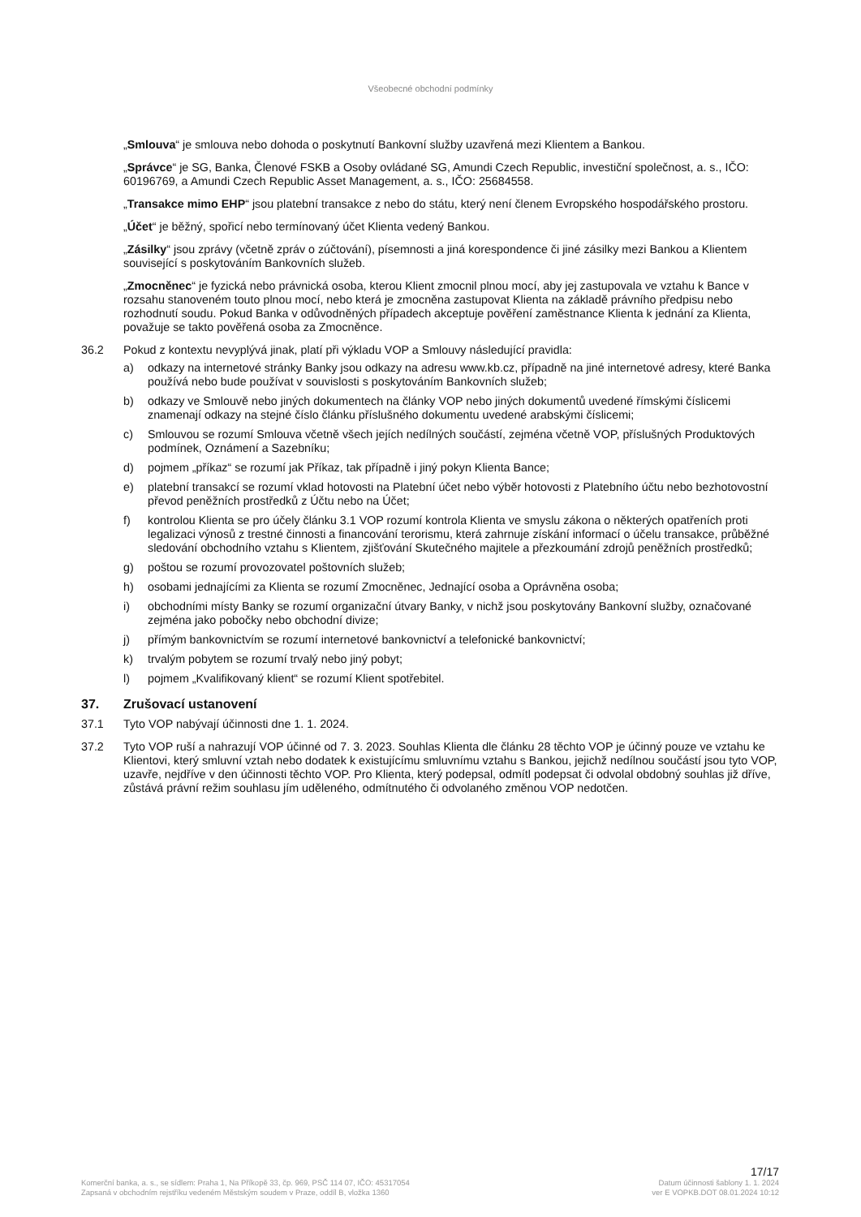Všeobecné obchodní podmínky
„Smlouva“ je smlouva nebo dohoda o poskytnutí Bankovní služby uzavřená mezi Klientem a Bankou.
„Správce“ je SG, Banka, Členové FSKB a Osoby ovládané SG, Amundi Czech Republic, investiční společnost, a. s., IČO: 60196769, a Amundi Czech Republic Asset Management, a. s., IČO: 25684558.
„Transakce mimo EHP“ jsou platební transakce z nebo do státu, který není členem Evropského hospodářského prostoru.
„Účet“ je běžný, spořicí nebo termínovaný účet Klienta vedený Bankou.
„Zásilky“ jsou zprávy (včetně zpráv o zúčtování), písemnosti a jiná korespondence či jiné zásilky mezi Bankou a Klientem související s poskytováním Bankovních služeb.
„Zmocněnec“ je fyzická nebo právnická osoba, kterou Klient zmocnil plnou mocí, aby jej zastupovala ve vztahu k Bance v rozsahu stanoveném touto plnou mocí, nebo která je zmocněna zastupovat Klienta na základě právního předpisu nebo rozhodnutí soudu. Pokud Banka v odůvodněných případech akceptuje pověření zaměstnance Klienta k jednání za Klienta, považuje se takto pověřená osoba za Zmocněnce.
36.2 Pokud z kontextu nevyplývá jinak, platí při výkladu VOP a Smlouvy následující pravidla:
a) odkazy na internetové stránky Banky jsou odkazy na adresu www.kb.cz, případně na jiné internetové adresy, které Banka používá nebo bude používat v souvislosti s poskytováním Bankovních služeb;
b) odkazy ve Smlouvě nebo jiných dokumentech na články VOP nebo jiných dokumentů uvedené římskými číslicemi znamenají odkazy na stejné číslo článku příslušného dokumentu uvedené arabskými číslicemi;
c) Smlouvou se rozumí Smlouva včetně všech jejích nedílných součástí, zejména včetně VOP, příslušných Produktových podmínek, Oznámení a Sazebníku;
d) pojmem „příkaz“ se rozumí jak Příkaz, tak případně i jiný pokyn Klienta Bance;
e) platební transakcí se rozumí vklad hotovosti na Platební účet nebo výběr hotovosti z Platebního účtu nebo bezhotovostní převod peněžních prostředků z Účtu nebo na Účet;
f) kontrolou Klienta se pro účely článku 3.1 VOP rozumí kontrola Klienta ve smyslu zákona o některých opatřeních proti legalizaci výnosů z trestné činnosti a financování terorismu, která zahrnuje získání informací o účelu transakce, průběžné sledování obchodního vztahu s Klientem, zjišťování Skutečného majitele a přezkoumání zdrojů peněžních prostředků;
g) poštou se rozumí provozovatel poštovních služeb;
h) osobami jednajícími za Klienta se rozumí Zmocněnec, Jednající osoba a Oprávněna osoba;
i) obchodními místy Banky se rozumí organizační útvary Banky, v nichž jsou poskytovány Bankovní služby, označované zejména jako pobočky nebo obchodní divize;
j) přímým bankovnictvím se rozumí internetové bankovnictví a telefonické bankovnictví;
k) trvalým pobytem se rozumí trvalý nebo jiný pobyt;
l) pojmem „Kvalifikovaný klient“ se rozumí Klient spotřebitel.
37. Zrušovací ustanovení
37.1 Tyto VOP nabývají účinnosti dne 1. 1. 2024.
37.2 Tyto VOP ruší a nahrazují VOP účinné od 7. 3. 2023. Souhlas Klienta dle článku 28 těchto VOP je účinný pouze ve vztahu ke Klientovi, který smluvní vztah nebo dodatek k existujícímu smluvnímu vztahu s Bankou, jejichž nedílnou součástí jsou tyto VOP, uzavře, nejdříve v den účinnosti těchto VOP. Pro Klienta, který podepsal, odmítl podepsat či odvolal obdobný souhlas již dříve, zůstává právní režim souhlasu jím uděleného, odmítnutého či odvolaného změnou VOP nedotčen.
17/17
Komerční banka, a. s., se sídlem: Praha 1, Na Příkopě 33, čp. 969, PSČ 114 07, IČO: 45317054 Datum účinnosti šablony 1. 1. 2024
Zapsaná v obchodním rejstříku vedeném Městským soudem v Praze, oddíl B, vložka 1360 ver E VOPKB.DOT 08.01.2024 10:12